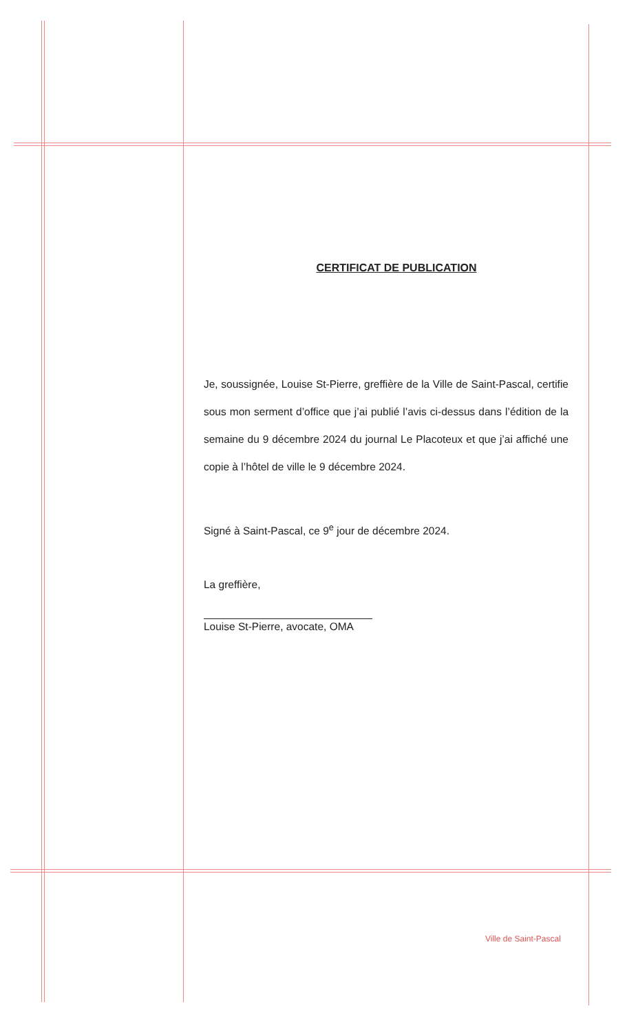CERTIFICAT DE PUBLICATION
Je, soussignée, Louise St-Pierre, greffière de la Ville de Saint-Pascal, certifie sous mon serment d’office que j’ai publié l’avis ci-dessus dans l’édition de la semaine du 9 décembre 2024 du journal Le Placoteux et que j’ai affiché une copie à l’hôtel de ville le 9 décembre 2024.
Signé à Saint-Pascal, ce 9<sup>e</sup> jour de décembre 2024.
La greffière,
Louise St-Pierre, avocate, OMA
Ville de Saint-Pascal